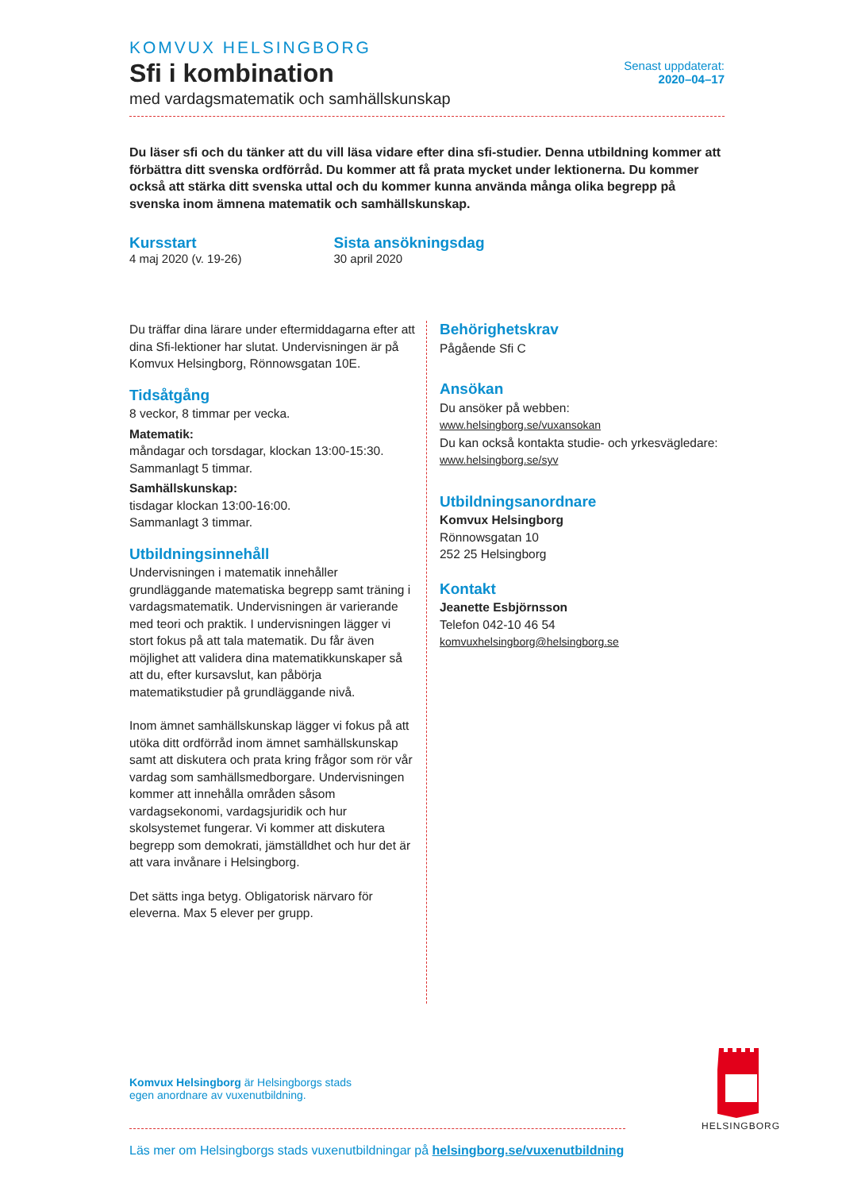KOMVUX HELSINGBORG
Sfi i kombination
med vardagsmatematik och samhällskunskap
Senast uppdaterat:
2020–04–17
Du läser sfi och du tänker att du vill läsa vidare efter dina sfi-studier. Denna utbildning kommer att förbättra ditt svenska ordförråd. Du kommer att få prata mycket under lektionerna. Du kommer också att stärka ditt svenska uttal och du kommer kunna använda många olika begrepp på svenska inom ämnena matematik och samhällskunskap.
Kursstart
4 maj 2020 (v. 19-26)
Sista ansökningsdag
30 april 2020
Du träffar dina lärare under eftermiddagarna efter att dina Sfi-lektioner har slutat. Undervisningen är på Komvux Helsingborg, Rönnowsgatan 10E.
Tidsåtgång
8 veckor, 8 timmar per vecka.
Matematik:
måndagar och torsdagar, klockan 13:00-15:30.
Sammanlagt 5 timmar.
Samhällskunskap:
tisdagar klockan 13:00-16:00.
Sammanlagt 3 timmar.
Utbildningsinnehåll
Undervisningen i matematik innehåller grundläggande matematiska begrepp samt träning i vardagsmatematik. Undervisningen är varierande med teori och praktik. I undervisningen lägger vi stort fokus på att tala matematik. Du får även möjlighet att validera dina matematikkunskaper så att du, efter kursavslut, kan påbörja matematikstudier på grundläggande nivå.
Inom ämnet samhällskunskap lägger vi fokus på att utöka ditt ordförråd inom ämnet samhällskunskap samt att diskutera och prata kring frågor som rör vår vardag som samhällsmedborgare. Undervisningen kommer att innehålla områden såsom vardagsekonomi, vardagsjuridik och hur skolsystemet fungerar. Vi kommer att diskutera begrepp som demokrati, jämställdhet och hur det är att vara invånare i Helsingborg.
Det sätts inga betyg. Obligatorisk närvaro för eleverna. Max 5 elever per grupp.
Behörighetskrav
Pågående Sfi C
Ansökan
Du ansöker på webben:
www.helsingborg.se/vuxansokan
Du kan också kontakta studie- och yrkesvägledare:
www.helsingborg.se/syv
Utbildningsanordnare
Komvux Helsingborg
Rönnowsgatan 10
252 25 Helsingborg
Kontakt
Jeanette Esbjörnsson
Telefon 042-10 46 54
komvuxhelsingborg@helsingborg.se
Komvux Helsingborg är Helsingborgs stads
egen anordnare av vuxenutbildning.
Läs mer om Helsingborgs stads vuxenutbildningar på helsingborg.se/vuxenutbildning
HELSINGBORG